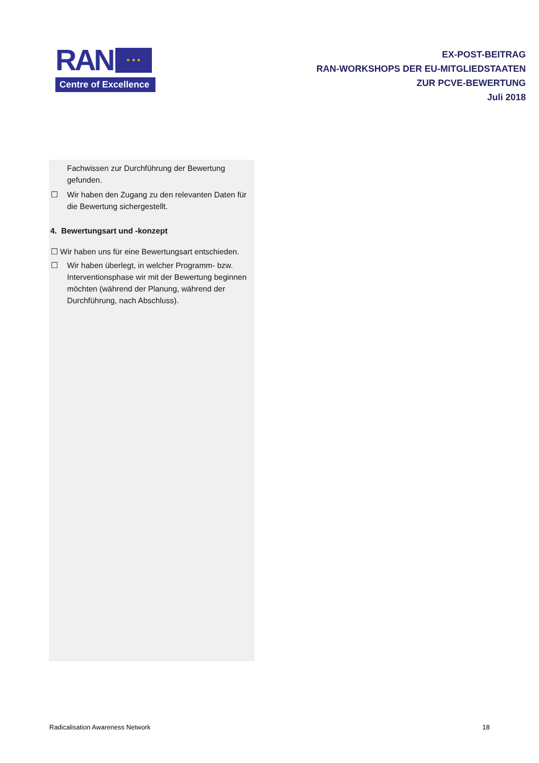RAN
★ ★ ★
Centre of Excellence
EX-POST-BEITRAG
RAN-WORKSHOPS DER EU-MITGLIEDSTAATEN
ZUR PCVE-BEWERTUNG
Juli 2018
Fachwissen zur Durchführung der Bewertung gefunden.
☐ Wir haben den Zugang zu den relevanten Daten für die Bewertung sichergestellt.
4. Bewertungsart und -konzept
☐ Wir haben uns für eine Bewertungsart entschieden.
☐ Wir haben überlegt, in welcher Programm- bzw. Interventionsphase wir mit der Bewertung beginnen möchten (während der Planung, während der Durchführung, nach Abschluss).
Radicalisation Awareness Network 18